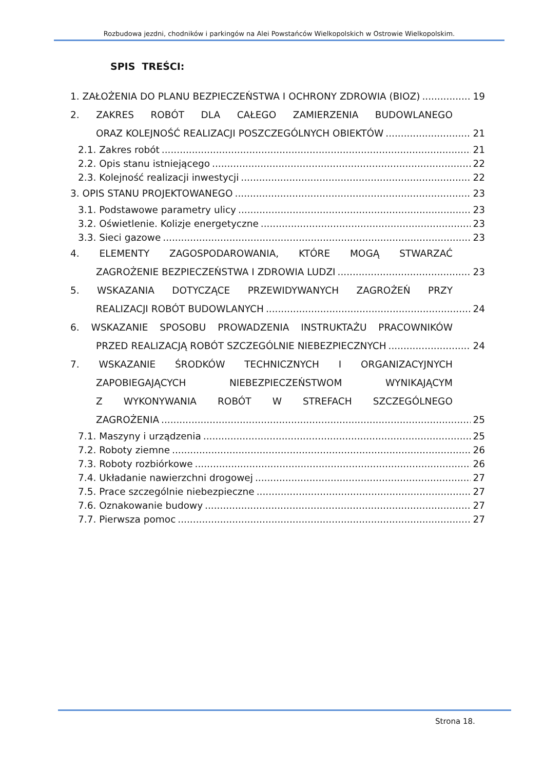Rozbudowa jezdni, chodników i parkingów na Alei Powstańców Wielkopolskich w Ostrowie Wielkopolskim.
SPIS TREŚCI:
1. ZAŁOŻENIA DO PLANU BEZPIECZEŃSTWA I OCHRONY ZDROWIA (BIOZ) 19
2. ZAKRES ROBÓT DLA CAŁEGO ZAMIERZENIA BUDOWLANEGO
ORAZ KOLEJNOŚĆ REALIZACJI POSZCZEGÓLNYCH OBIEKTÓW 21
2.1. Zakres robót 21
2.2. Opis stanu istniejącego 22
2.3. Kolejność realizacji inwestycji 22
3. OPIS STANU PROJEKTOWANEGO 23
3.1. Podstawowe parametry ulicy 23
3.2. Oświetlenie. Kolizje energetyczne 23
3.3. Sieci gazowe 23
4. ELEMENTY ZAGOSPODAROWANIA, KTÓRE MOGĄ STWARZAĆ
ZAGROŻENIE BEZPIECZEŃSTWA I ZDROWIA LUDZI 23
5. WSKAZANIA DOTYCZĄCE PRZEWIDYWANYCH ZAGROŻEŃ PRZY
REALIZACJI ROBÓT BUDOWLANYCH 24
6. WSKAZANIE SPOSOBU PROWADZENIA INSTRUKTAŻU PRACOWNIKÓW
PRZED REALIZACJĄ ROBÓT SZCZEGÓLNIE NIEBEZPIECZNYCH 24
7. WSKAZANIE ŚRODKÓW TECHNICZNYCH I ORGANIZACYJNYCH
ZAPOBIEGAJĄCYCH NIEBEZPIECZEŃSTWOM WYNIKAJĄCYM
Z WYKONYWANIA ROBÓT W STREFACH SZCZEGÓLNEGO
ZAGROŻENIA 25
7.1. Maszyny i urządzenia 25
7.2. Roboty ziemne 26
7.3. Roboty rozbiórkowe 26
7.4. Układanie nawierzchni drogowej 27
7.5. Prace szczególnie niebezpieczne 27
7.6. Oznakowanie budowy 27
7.7. Pierwsza pomoc 27
Strona 18.